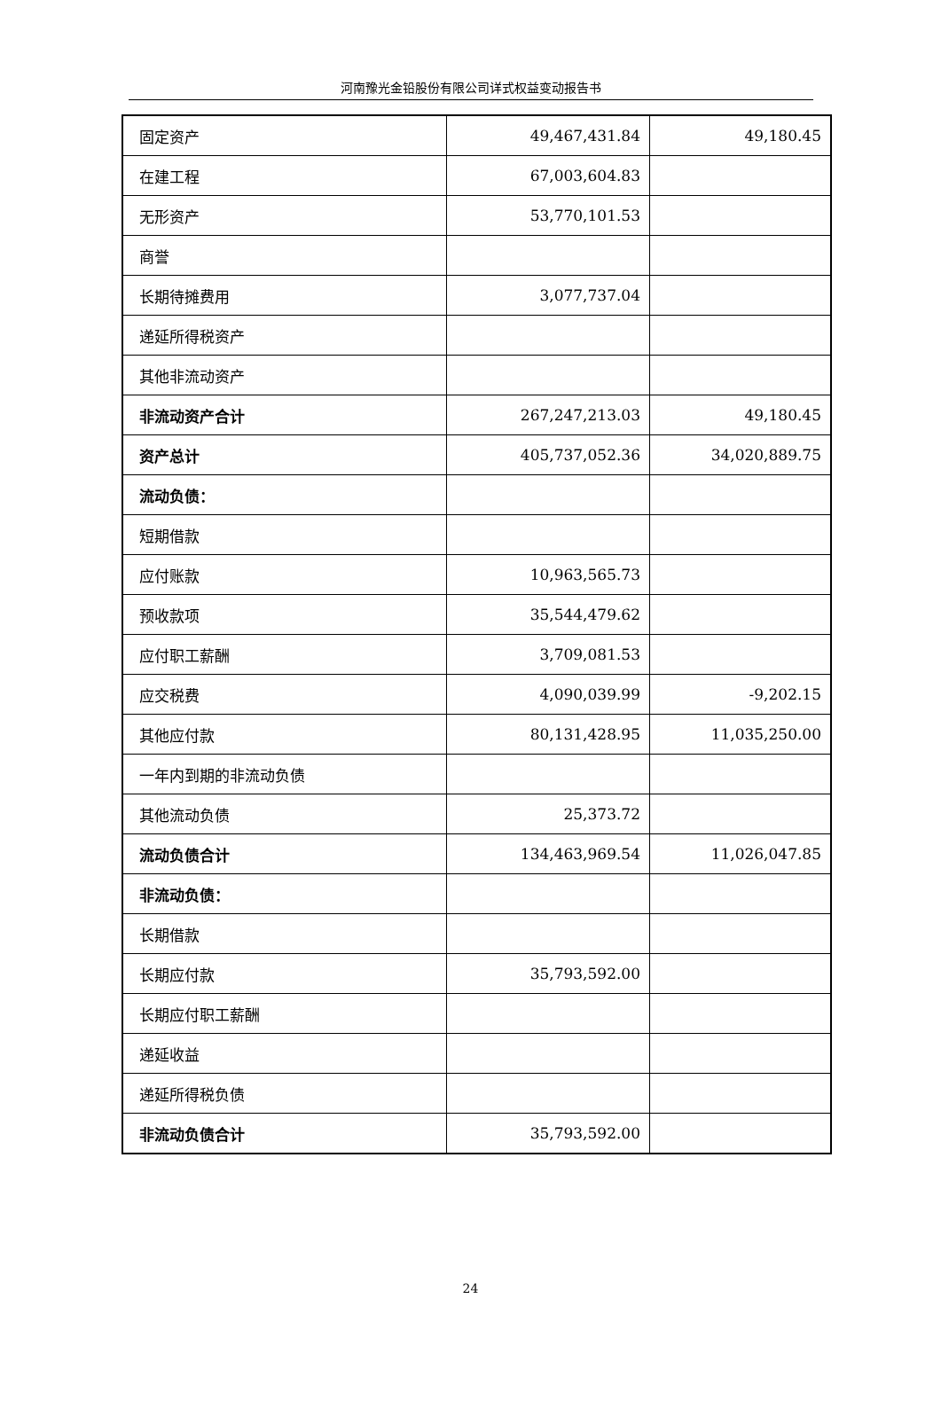河南豫光金铅股份有限公司详式权益变动报告书
| 固定资产 | 49,467,431.84 | 49,180.45 |
| 在建工程 | 67,003,604.83 | |
| 无形资产 | 53,770,101.53 | |
| 商誉 | | |
| 长期待摊费用 | 3,077,737.04 | |
| 递延所得税资产 | | |
| 其他非流动资产 | | |
| 非流动资产合计 | 267,247,213.03 | 49,180.45 |
| 资产总计 | 405,737,052.36 | 34,020,889.75 |
| 流动负债： | | |
| 短期借款 | | |
| 应付账款 | 10,963,565.73 | |
| 预收款项 | 35,544,479.62 | |
| 应付职工薪酬 | 3,709,081.53 | |
| 应交税费 | 4,090,039.99 | -9,202.15 |
| 其他应付款 | 80,131,428.95 | 11,035,250.00 |
| 一年内到期的非流动负债 | | |
| 其他流动负债 | 25,373.72 | |
| 流动负债合计 | 134,463,969.54 | 11,026,047.85 |
| 非流动负债： | | |
| 长期借款 | | |
| 长期应付款 | 35,793,592.00 | |
| 长期应付职工薪酬 | | |
| 递延收益 | | |
| 递延所得税负债 | | |
| 非流动负债合计 | 35,793,592.00 | |
24